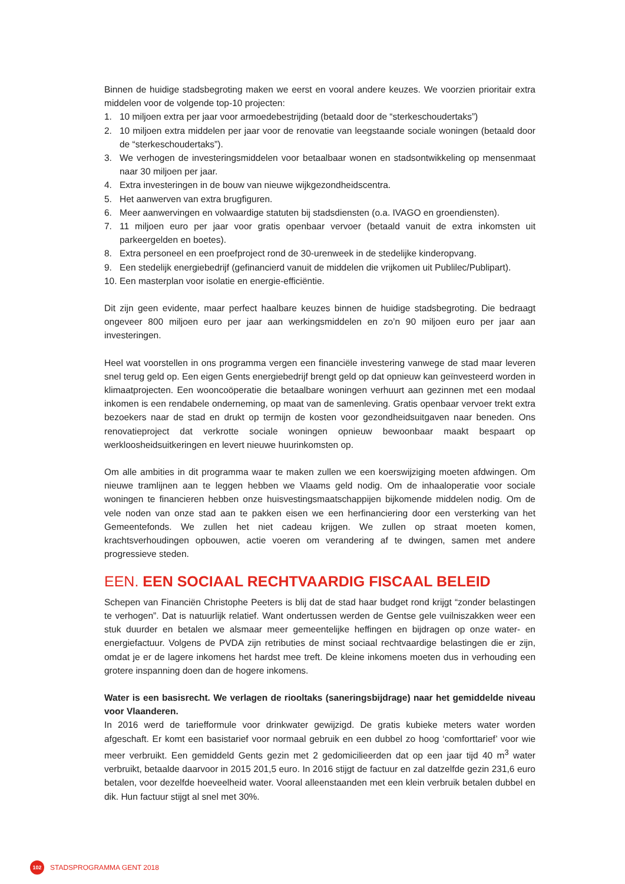Binnen de huidige stadsbegroting maken we eerst en vooral andere keuzes. We voorzien prioritair extra middelen voor de volgende top-10 projecten:
1. 10 miljoen extra per jaar voor armoedebestrijding (betaald door de “sterkeschoudertaks”)
2. 10 miljoen extra middelen per jaar voor de renovatie van leegstaande sociale woningen (betaald door de “sterkeschoudertaks”).
3. We verhogen de investeringsmiddelen voor betaalbaar wonen en stadsontwikkeling op mensenmaat naar 30 miljoen per jaar.
4. Extra investeringen in de bouw van nieuwe wijkgezondheidscentra.
5. Het aanwerven van extra brugfiguren.
6. Meer aanwervingen en volwaardige statuten bij stadsdiensten (o.a. IVAGO en groendiensten).
7. 11 miljoen euro per jaar voor gratis openbaar vervoer (betaald vanuit de extra inkomsten uit parkeergelden en boetes).
8. Extra personeel en een proefproject rond de 30-urenweek in de stedelijke kinderopvang.
9. Een stedelijk energiebedrijf (gefinancierd vanuit de middelen die vrijkomen uit Publilec/Publipart).
10. Een masterplan voor isolatie en energie-efficiëntie.
Dit zijn geen evidente, maar perfect haalbare keuzes binnen de huidige stadsbegroting. Die bedraagt ongeveer 800 miljoen euro per jaar aan werkingsmiddelen en zo’n 90 miljoen euro per jaar aan investeringen.
Heel wat voorstellen in ons programma vergen een financiële investering vanwege de stad maar leveren snel terug geld op. Een eigen Gents energiebedrijf brengt geld op dat opnieuw kan geïnvesteerd worden in klimaatprojecten. Een wooncoöperatie die betaalbare woningen verhuurt aan gezinnen met een modaal inkomen is een rendabele onderneming, op maat van de samenleving. Gratis openbaar vervoer trekt extra bezoekers naar de stad en drukt op termijn de kosten voor gezondheidsuitgaven naar beneden. Ons renovatieproject dat verkrotte sociale woningen opnieuw bewoonbaar maakt bespaart op werkloosheidsuitkeringen en levert nieuwe huurinkomsten op.
Om alle ambities in dit programma waar te maken zullen we een koerswijziging moeten afdwingen. Om nieuwe tramlijnen aan te leggen hebben we Vlaams geld nodig. Om de inhaaloperatie voor sociale woningen te financieren hebben onze huisvestingsmaatschappijen bijkomende middelen nodig. Om de vele noden van onze stad aan te pakken eisen we een herfinanciering door een versterking van het Gemeentefonds. We zullen het niet cadeau krijgen. We zullen op straat moeten komen, krachtsverhoudingen opbouwen, actie voeren om verandering af te dwingen, samen met andere progressieve steden.
EEN. EEN SOCIAAL RECHTVAARDIG FISCAAL BELEID
Schepen van Financiën Christophe Peeters is blij dat de stad haar budget rond krijgt “zonder belastingen te verhogen”. Dat is natuurlijk relatief. Want ondertussen werden de Gentse gele vuilniszakken weer een stuk duurder en betalen we alsmaar meer gemeentelijke heffingen en bijdragen op onze water- en energiefactuur. Volgens de PVDA zijn retributies de minst sociaal rechtvaardige belastingen die er zijn, omdat je er de lagere inkomens het hardst mee treft. De kleine inkomens moeten dus in verhouding een grotere inspanning doen dan de hogere inkomens.
Water is een basisrecht. We verlagen de riooltaks (saneringsbijdrage) naar het gemiddelde niveau voor Vlaanderen.
In 2016 werd de tariefformule voor drinkwater gewijzigd. De gratis kubieke meters water worden afgeschaft. Er komt een basistarief voor normaal gebruik en een dubbel zo hoog ‘comforttarief’ voor wie meer verbruikt. Een gemiddeld Gents gezin met 2 gedomicilieerden dat op een jaar tijd 40 m<sup>3</sup> water verbruikt, betaalde daarvoor in 2015 201,5 euro. In 2016 stijgt de factuur en zal datzelfde gezin 231,6 euro betalen, voor dezelfde hoeveelheid water. Vooral alleenstaanden met een klein verbruik betalen dubbel en dik. Hun factuur stijgt al snel met 30%.
102
STADSPROGRAMMA GENT 2018